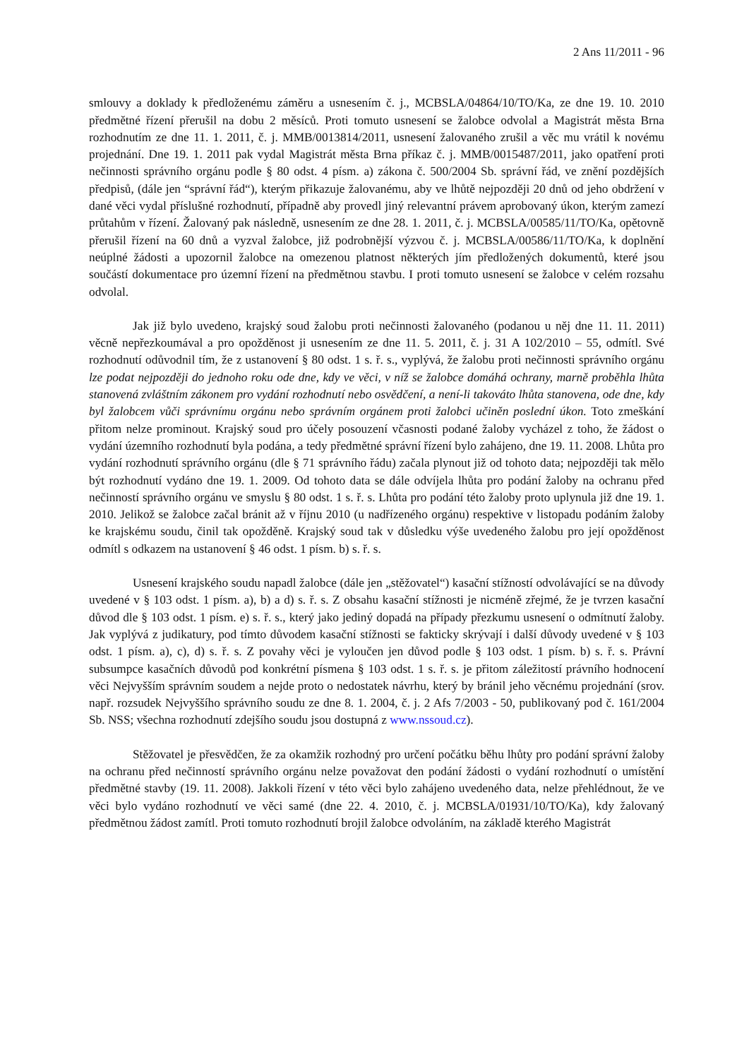2 Ans 11/2011 - 96
smlouvy a doklady k předloženému záměru a usnesením č. j., MCBSLA/04864/10/TO/Ka, ze dne 19. 10. 2010 předmětné řízení přerušil na dobu 2 měsíců. Proti tomuto usnesení se žalobce odvolal a Magistrát města Brna rozhodnutím ze dne 11. 1. 2011, č. j. MMB/0013814/2011, usnesení žalovaného zrušil a věc mu vrátil k novému projednání. Dne 19. 1. 2011 pak vydal Magistrát města Brna příkaz č. j. MMB/0015487/2011, jako opatření proti nečinnosti správního orgánu podle § 80 odst. 4 písm. a) zákona č. 500/2004 Sb. správní řád, ve znění pozdějších předpisů, (dále jen “správní řád“), kterým přikazuje žalovanému, aby ve lhůtě nejpozději 20 dnů od jeho obdržení v dané věci vydal příslušné rozhodnutí, případně aby provedl jiný relevantní právem aprobovaný úkon, kterým zamezí průtahům v řízení. Žalovaný pak následně, usnesením ze dne 28. 1. 2011, č. j. MCBSLA/00585/11/TO/Ka, opětovně přerušil řízení na 60 dnů a vyzval žalobce, již podrobnější výzvou č. j. MCBSLA/00586/11/TO/Ka, k doplnění neúplné žádosti a upozornil žalobce na omezenou platnost některých jím předložených dokumentů, které jsou součástí dokumentace pro územní řízení na předmětnou stavbu. I proti tomuto usnesení se žalobce v celém rozsahu odvolal.
Jak již bylo uvedeno, krajský soud žalobu proti nečinnosti žalovaného (podanou u něj dne 11. 11. 2011) věcně nepřezkoumával a pro opožděnost ji usnesením ze dne 11. 5. 2011, č. j. 31 A 102/2010 – 55, odmítl. Své rozhodnutí odůvodnil tím, že z ustanovení § 80 odst. 1 s. ř. s., vyplývá, že žalobu proti nečinnosti správního orgánu lze podat nejpozději do jednoho roku ode dne, kdy ve věci, v níž se žalobce domáhá ochrany, marně proběhla lhůta stanovená zvláštním zákonem pro vydání rozhodnutí nebo osvědčení, a není-li takováto lhůta stanovena, ode dne, kdy byl žalobcem vůči správnímu orgánu nebo správním orgánem proti žalobci učiněn poslední úkon. Toto zmeškání přitom nelze prominout. Krajský soud pro účely posouzení včasnosti podané žaloby vycházel z toho, že žádost o vydání územního rozhodnutí byla podána, a tedy předmětné správní řízení bylo zahájeno, dne 19. 11. 2008. Lhůta pro vydání rozhodnutí správního orgánu (dle § 71 správního řádu) začala plynout již od tohoto data; nejpozději tak mělo být rozhodnutí vydáno dne 19. 1. 2009. Od tohoto data se dále odvíjela lhůta pro podání žaloby na ochranu před nečinností správního orgánu ve smyslu § 80 odst. 1 s. ř. s. Lhůta pro podání této žaloby proto uplynula již dne 19. 1. 2010. Jelikož se žalobce začal bránit až v říjnu 2010 (u nadřízeného orgánu) respektive v listopadu podáním žaloby ke krajskému soudu, činil tak opožděně. Krajský soud tak v důsledku výše uvedeného žalobu pro její opožděnost odmítl s odkazem na ustanovení § 46 odst. 1 písm. b) s. ř. s.
Usnesení krajského soudu napadl žalobce (dále jen „stěžovatel“) kasační stížností odvolávající se na důvody uvedené v § 103 odst. 1 písm. a), b) a d) s. ř. s. Z obsahu kasační stížnosti je nicméně zřejmé, že je tvrzen kasační důvod dle § 103 odst. 1 písm. e) s. ř. s., který jako jediný dopadá na případy přezkumu usnesení o odmítnutí žaloby. Jak vyplývá z judikatury, pod tímto důvodem kasační stížnosti se fakticky skrývají i další důvody uvedené v § 103 odst. 1 písm. a), c), d) s. ř. s. Z povahy věci je vyloučen jen důvod podle § 103 odst. 1 písm. b) s. ř. s. Právní subsumpce kasačních důvodů pod konkrétní písmena § 103 odst. 1 s. ř. s. je přitom záležitostí právního hodnocení věci Nejvyšším správním soudem a nejde proto o nedostatek návrhu, který by bránil jeho věcnému projednání (srov. např. rozsudek Nejvyššího správního soudu ze dne 8. 1. 2004, č. j. 2 Afs 7/2003 - 50, publikovaný pod č. 161/2004 Sb. NSS; všechna rozhodnutí zdejšího soudu jsou dostupná z www.nssoud.cz).
Stěžovatel je přesvědčen, že za okamžik rozhodný pro určení počátku běhu lhůty pro podání správní žaloby na ochranu před nečinností správního orgánu nelze považovat den podání žádosti o vydání rozhodnutí o umístění předmětné stavby (19. 11. 2008). Jakkoli řízení v této věci bylo zahájeno uvedeného data, nelze přehlédnout, že ve věci bylo vydáno rozhodnutí ve věci samé (dne 22. 4. 2010, č. j. MCBSLA/01931/10/TO/Ka), kdy žalovaný předmětnou žádost zamítl. Proti tomuto rozhodnutí brojil žalobce odvoláním, na základě kterého Magistrát